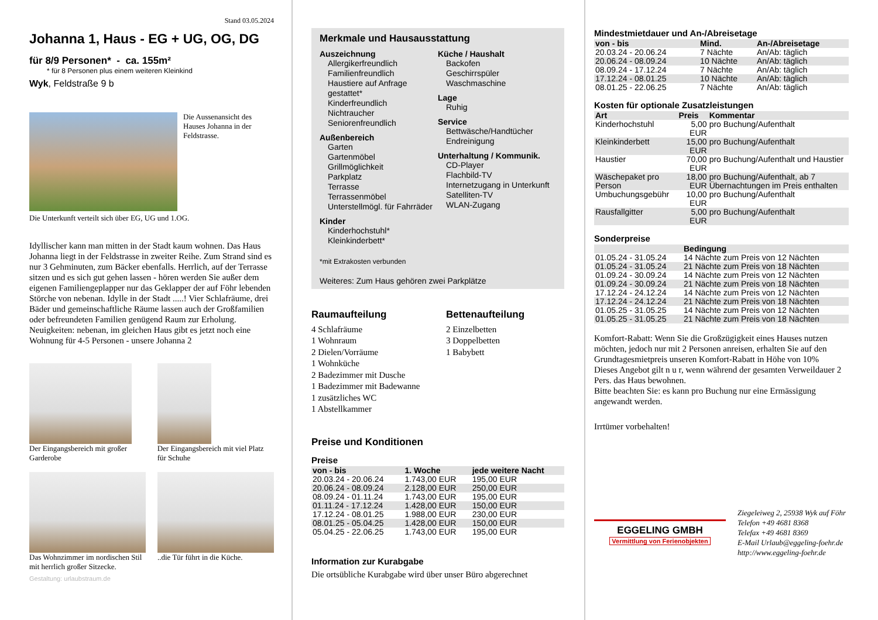Stand 03.05.2024
Johanna 1, Haus - EG + UG, OG, DG
für 8/9 Personen* - ca. 155m²
* für 8 Personen plus einem weiteren Kleinkind
Wyk, Feldstraße 9 b
Die Aussenansicht des Hauses Johanna in der Feldstrasse.
Die Unterkunft verteilt sich über EG, UG und 1.OG.
Idyllischer kann man mitten in der Stadt kaum wohnen. Das Haus Johanna liegt in der Feldstrasse in zweiter Reihe. Zum Strand sind es nur 3 Gehminuten, zum Bäcker ebenfalls. Herrlich, auf der Terrasse sitzen und es sich gut gehen lassen - hören werden Sie außer dem eigenen Familiengeplapper nur das Geklapper der auf Föhr lebenden Störche von nebenan. Idylle in der Stadt .....! Vier Schlafräume, drei Bäder und gemeinschaftliche Räume lassen auch der Großfamilien oder befreundeten Familien genügend Raum zur Erholung. Neuigkeiten: nebenan, im gleichen Haus gibt es jetzt noch eine Wohnung für 4-5 Personen - unsere Johanna 2
Der Eingangsbereich mit großer Garderobe
Der Eingangsbereich mit viel Platz für Schuhe
Das Wohnzimmer im nordischen Stil mit herrlich großer Sitzecke.
..die Tür führt in die Küche.
Gestaltung: urlaubstraum.de
Merkmale und Hausausstattung
Auszeichnung
Allergikerfreundlich
Familienfreundlich
Haustiere auf Anfrage gestattet*
Kinderfreundlich
Nichtraucher
Seniorenfreundlich
Außenbereich
Garten
Gartenmöbel
Grillmöglichkeit
Parkplatz
Terrasse
Terrassenmöbel
Unterstellmögl. für Fahrräder
Kinder
Kinderhochstuhl*
Kleinkinderbett*
Küche / Haushalt
Backofen
Geschirrspüler
Waschmaschine
Lage
Ruhig
Service
Bettwäsche/Handtücher
Endreinigung
Unterhaltung / Kommunik.
CD-Player
Flachbild-TV
Internetzugang in Unterkunft
Satelliten-TV
WLAN-Zugang
*mit Extrakosten verbunden
Weiteres: Zum Haus gehören zwei Parkplätze
Raumaufteilung
4 Schlafräume
1 Wohnraum
2 Dielen/Vorräume
1 Wohnküche
2 Badezimmer mit Dusche
1 Badezimmer mit Badewanne
1 zusätzliches WC
1 Abstellkammer
Bettenaufteilung
2 Einzelbetten
3 Doppelbetten
1 Babybett
Preise und Konditionen
Preise
| von - bis | 1. Woche | jede weitere Nacht |
| --- | --- | --- |
| 20.03.24 - 20.06.24 | 1.743,00 EUR | 195,00 EUR |
| 20.06.24 - 08.09.24 | 2.128,00 EUR | 250,00 EUR |
| 08.09.24 - 01.11.24 | 1.743,00 EUR | 195,00 EUR |
| 01.11.24 - 17.12.24 | 1.428,00 EUR | 150,00 EUR |
| 17.12.24 - 08.01.25 | 1.988,00 EUR | 230,00 EUR |
| 08.01.25 - 05.04.25 | 1.428,00 EUR | 150,00 EUR |
| 05.04.25 - 22.06.25 | 1.743,00 EUR | 195,00 EUR |
Information zur Kurabgabe
Die ortsübliche Kurabgabe wird über unser Büro abgerechnet
Mindestmietdauer und An-/Abreisetage
| von - bis | Mind. | An-/Abreisetage |
| --- | --- | --- |
| 20.03.24 - 20.06.24 | 7 Nächte | An/Ab: täglich |
| 20.06.24 - 08.09.24 | 10 Nächte | An/Ab: täglich |
| 08.09.24 - 17.12.24 | 7 Nächte | An/Ab: täglich |
| 17.12.24 - 08.01.25 | 10 Nächte | An/Ab: täglich |
| 08.01.25 - 22.06.25 | 7 Nächte | An/Ab: täglich |
Kosten für optionale Zusatzleistungen
| Art | Preis | Kommentar |
| --- | --- | --- |
| Kinderhochstuhl | 5,00 EUR | pro Buchung/Aufenthalt |
| Kleinkinderbett | 15,00 EUR | pro Buchung/Aufenthalt |
| Haustier | 70,00 EUR | pro Buchung/Aufenthalt und Haustier |
| Wäschepaket pro Person | 18,00 EUR | pro Buchung/Aufenthalt, ab 7 Übernachtungen im Preis enthalten |
| Umbuchungsgebühr | 10,00 EUR | pro Buchung/Aufenthalt |
| Rausfallgitter | 5,00 EUR | pro Buchung/Aufenthalt |
Sonderpreise
| | Bedingung |
| --- | --- |
| 01.05.24 - 31.05.24 | 14 Nächte zum Preis von 12 Nächten |
| 01.05.24 - 31.05.24 | 21 Nächte zum Preis von 18 Nächten |
| 01.09.24 - 30.09.24 | 14 Nächte zum Preis von 12 Nächten |
| 01.09.24 - 30.09.24 | 21 Nächte zum Preis von 18 Nächten |
| 17.12.24 - 24.12.24 | 14 Nächte zum Preis von 12 Nächten |
| 17.12.24 - 24.12.24 | 21 Nächte zum Preis von 18 Nächten |
| 01.05.25 - 31.05.25 | 14 Nächte zum Preis von 12 Nächten |
| 01.05.25 - 31.05.25 | 21 Nächte zum Preis von 18 Nächten |
Komfort-Rabatt: Wenn Sie die Großzügigkeit eines Hauses nutzen möchten, jedoch nur mit 2 Personen anreisen, erhalten Sie auf den Grundtagesmietpreis unseren Komfort-Rabatt in Höhe von 10%
Dieses Angebot gilt n u r, wenn während der gesamten Verweildauer 2 Pers. das Haus bewohnen.
Bitte beachten Sie: es kann pro Buchung nur eine Ermässigung angewandt werden.
Irrtümer vorbehalten!
EGGELING GMBH
Vermittlung von Ferienobjekten
Ziegeleiweg 2, 25938 Wyk auf Föhr
Telefon +49 4681 8368
Telefax +49 4681 8369
E-Mail Urlaub@eggeling-foehr.de
http://www.eggeling-foehr.de